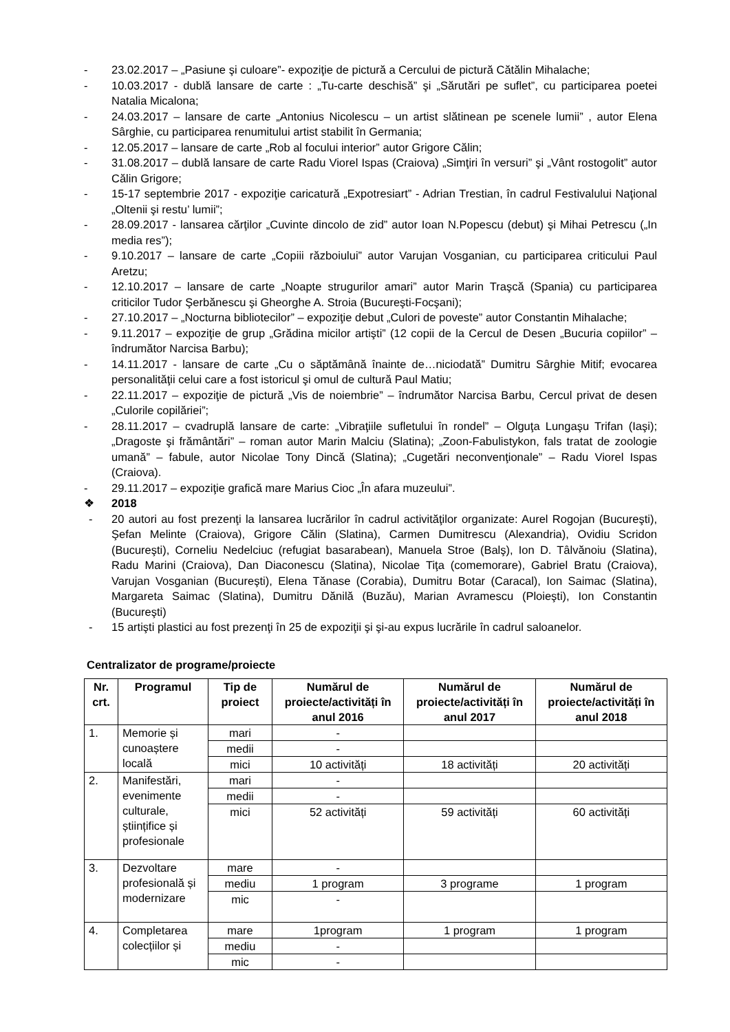- 23.02.2017 – „Pasiune şi culoare”- expoziţie de pictură a Cercului de pictură Cătălin Mihalache;
- 10.03.2017 - dublă lansare de carte : „Tu-carte deschisă” şi „Sărutări pe suflet”, cu participarea poetei Natalia Micalona;
- 24.03.2017 – lansare de carte „Antonius Nicolescu – un artist slătinean pe scenele lumii” , autor Elena Sârghie, cu participarea renumitului artist stabilit în Germania;
- 12.05.2017 – lansare de carte „Rob al focului interior” autor Grigore Călin;
- 31.08.2017 – dublă lansare de carte Radu Viorel Ispas (Craiova) „Simţiri în versuri” şi „Vânt rostogolit” autor Călin Grigore;
- 15-17 septembrie 2017 - expoziţie caricatură „Expotresiart” - Adrian Trestian, în cadrul Festivalului Naţional „Oltenii şi restu’ lumii”;
- 28.09.2017 - lansarea cărţilor „Cuvinte dincolo de zid” autor Ioan N.Popescu (debut) şi Mihai Petrescu („In media res”);
- 9.10.2017 – lansare de carte „Copiii războiului” autor Varujan Vosganian, cu participarea criticului Paul Aretzu;
- 12.10.2017 – lansare de carte „Noapte strugurilor amari” autor Marin Traşcă (Spania) cu participarea criticilor Tudor Şerbănescu şi Gheorghe A. Stroia (Bucureşti-Focşani);
- 27.10.2017 – „Nocturna bibliotecilor” – expoziţie debut „Culori de poveste” autor Constantin Mihalache;
- 9.11.2017 – expoziţie de grup „Grădina micilor artişti” (12 copii de la Cercul de Desen „Bucuria copiilor” – îndrumător Narcisa Barbu);
- 14.11.2017 - lansare de carte „Cu o săptămână înainte de…niciodată” Dumitru Sârghie Mitif; evocarea personalităţii celui care a fost istoricul şi omul de cultură Paul Matiu;
- 22.11.2017 – expoziţie de pictură „Vis de noiembrie” – îndrumător Narcisa Barbu, Cercul privat de desen „Culorile copilăriei”;
- 28.11.2017 – cvadruplă lansare de carte: „Vibraţiile sufletului în rondel” – Olguţa Lungaşu Trifan (Iaşi); „Dragoste şi frământări” – roman autor Marin Malciu (Slatina); „Zoon-Fabulistykon, fals tratat de zoologie umană” – fabule, autor Nicolae Tony Dincă (Slatina); „Cugetări neconvenţionale” – Radu Viorel Ispas (Craiova).
- 29.11.2017 – expoziţie grafică mare Marius Cioc „În afara muzeului”.
❖ 2018
- 20 autori au fost prezenţi la lansarea lucrărilor în cadrul activităţilor organizate: Aurel Rogojan (Bucureşti), Şefan Melinte (Craiova), Grigore Călin (Slatina), Carmen Dumitrescu (Alexandria), Ovidiu Scridon (Bucureşti), Corneliu Nedelciuc (refugiat basarabean), Manuela Stroe (Balş), Ion D. Tâlvănoiu (Slatina), Radu Marini (Craiova), Dan Diaconescu (Slatina), Nicolae Tiţa (comemorare), Gabriel Bratu (Craiova), Varujan Vosganian (Bucureşti), Elena Tănase (Corabia), Dumitru Botar (Caracal), Ion Saimac (Slatina), Margareta Saimac (Slatina), Dumitru Dănilă (Buzău), Marian Avramescu (Ploieşti), Ion Constantin (Bucureşti)
- 15 artişti plastici au fost prezenţi în 25 de expoziţii şi şi-au expus lucrările în cadrul saloanelor.
Centralizator de programe/proiecte
| Nr. crt. | Programul | Tip de proiect | Numărul de proiecte/activități în anul 2016 | Numărul de proiecte/activități în anul 2017 | Numărul de proiecte/activități în anul 2018 |
| --- | --- | --- | --- | --- | --- |
| 1. | Memorie și cunoaștere locală | mari | - | | |
| | | medii | - | | |
| | | mici | 10 activități | 18 activități | 20 activități |
| 2. | Manifestări, evenimente culturale, științifice și profesionale | mari | - | | |
| | | medii | - | | |
| | | mici | 52 activități | 59 activități | 60 activități |
| 3. | Dezvoltare profesională și modernizare | mare | - | | |
| | | mediu | 1 program | 3 programe | 1 program |
| | | mic | - | | |
| 4. | Completarea colecțiilor și | mare | 1program | 1 program | 1 program |
| | | mediu | - | | |
| | | mic | - | | |